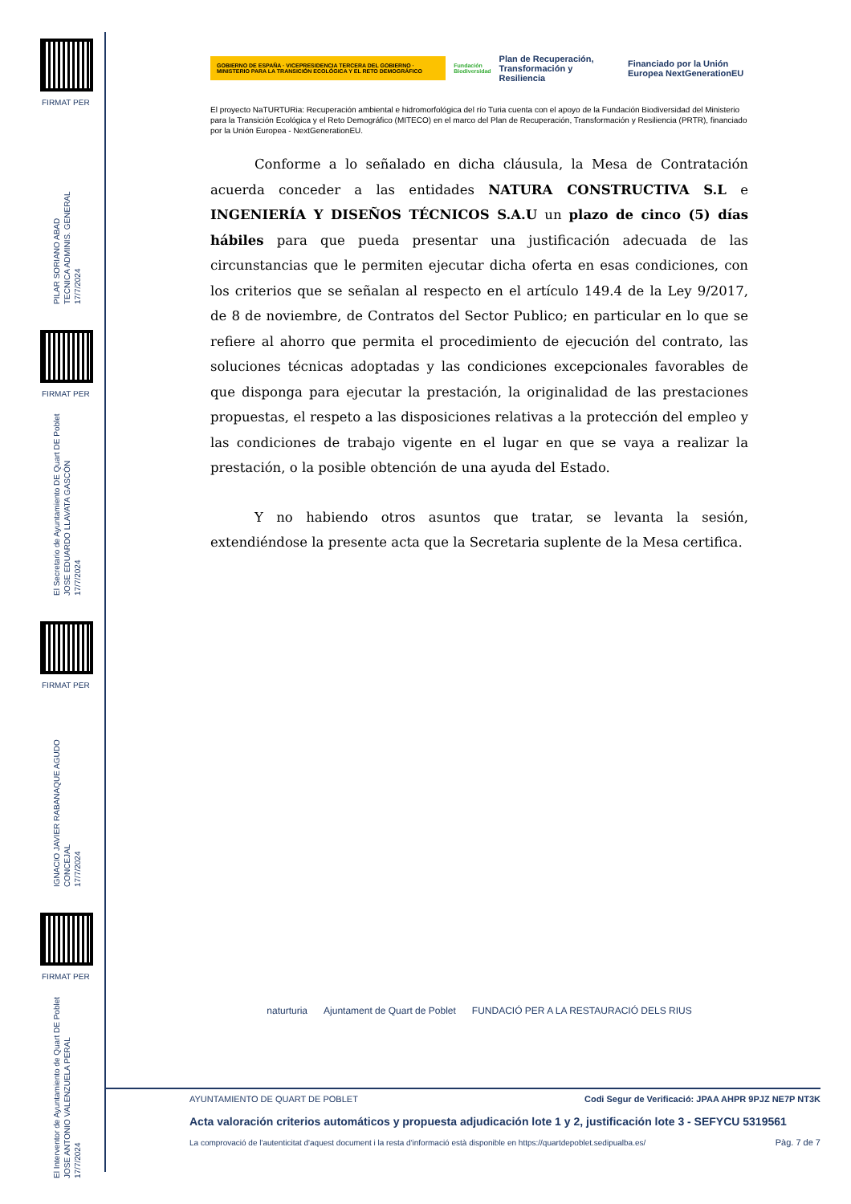FIRMAT PER
PILAR SORIANO ABAD
TECNICA ADMINIS. GENERAL
17/7/2024
FIRMAT PER
El Secretario de Ayuntamiento DE Quart DE Poblet
JOSE EDUARDO LLAVATA GASCÓN
17/7/2024
FIRMAT PER
IGNACIO JAVIER RABANAQUE AGUDO
CONCEJAL
17/7/2024
FIRMAT PER
El Interventor de Ayuntamiento de Quart DE Poblet
JOSE ANTONIO VALENZUELA PERAL
17/7/2024
GOBIERNO DE ESPAÑA · VICEPRESIDENCIA TERCERA DEL GOBIERNO · MINISTERIO PARA LA TRANSICIÓN ECOLÓGICA Y EL RETO DEMOGRÁFICO Fundación Biodiversidad Plan de Recuperación, Transformación y Resiliencia Financiado por la Unión Europea NextGenerationEU
El proyecto NaTURTURia: Recuperación ambiental e hidromorfológica del río Turia cuenta con el apoyo de la Fundación Biodiversidad del Ministerio para la Transición Ecológica y el Reto Demográfico (MITECO) en el marco del Plan de Recuperación, Transformación y Resiliencia (PRTR), financiado por la Unión Europea - NextGenerationEU.
Conforme a lo señalado en dicha cláusula, la Mesa de Contratación acuerda conceder a las entidades NATURA CONSTRUCTIVA S.L e INGENIERÍA Y DISEÑOS TÉCNICOS S.A.U un plazo de cinco (5) días hábiles para que pueda presentar una justificación adecuada de las circunstancias que le permiten ejecutar dicha oferta en esas condiciones, con los criterios que se señalan al respecto en el artículo 149.4 de la Ley 9/2017, de 8 de noviembre, de Contratos del Sector Publico; en particular en lo que se refiere al ahorro que permita el procedimiento de ejecución del contrato, las soluciones técnicas adoptadas y las condiciones excepcionales favorables de que disponga para ejecutar la prestación, la originalidad de las prestaciones propuestas, el respeto a las disposiciones relativas a la protección del empleo y las condiciones de trabajo vigente en el lugar en que se vaya a realizar la prestación, o la posible obtención de una ayuda del Estado.
Y no habiendo otros asuntos que tratar, se levanta la sesión, extendiéndose la presente acta que la Secretaria suplente de la Mesa certifica.
naturturia Ajuntament de Quart de Poblet FUNDACIÓ PER A LA RESTAURACIÓ DELS RIUS
Codi Segur de Verificació: JPAA AHPR 9PJZ NE7P NT3K AYUNTAMIENTO DE QUART DE POBLET
Acta valoración criterios automáticos y propuesta adjudicación lote 1 y 2, justificación lote 3 - SEFYCU 5319561
Pàg. 7 de 7 La comprovació de l'autenticitat d'aquest document i la resta d'informació està disponible en https://quartdepoblet.sedipualba.es/